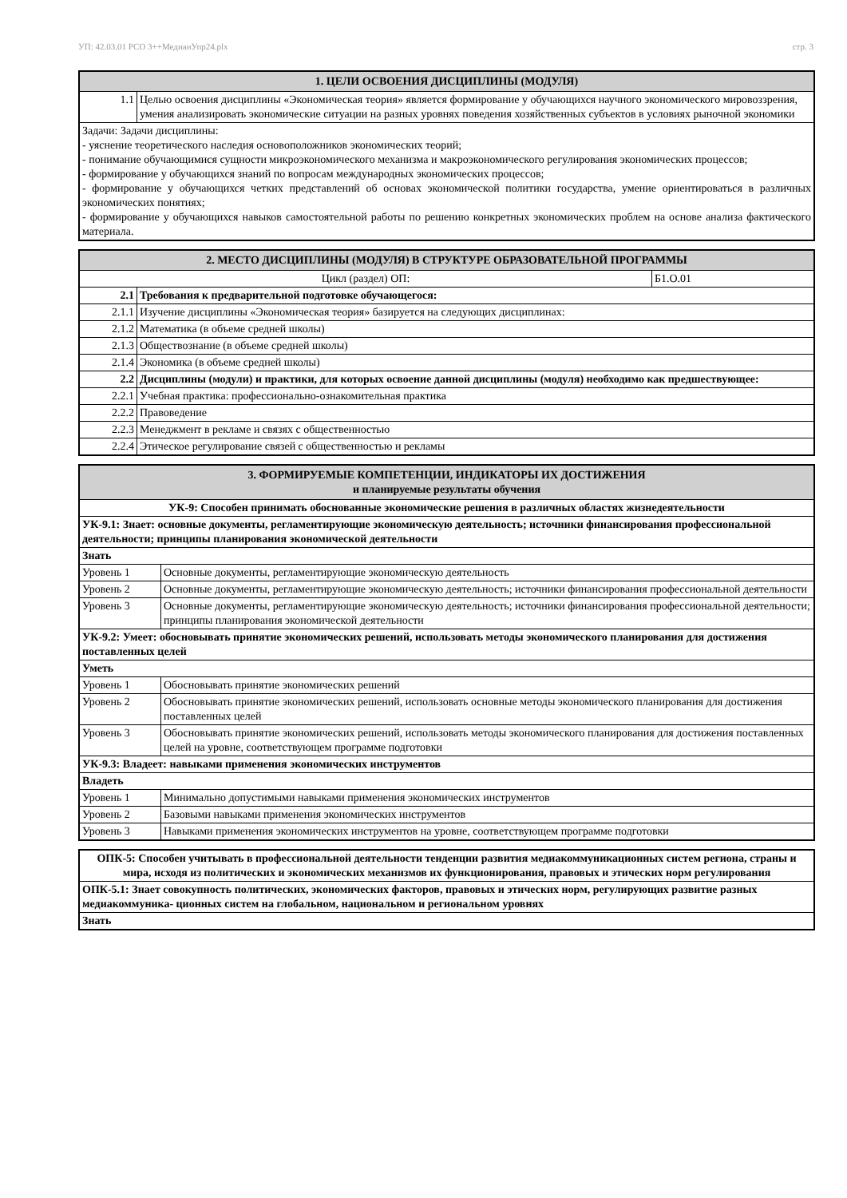УП: 42.03.01 РСО 3++МедиаиУпр24.plx стр. 3
| 1. ЦЕЛИ ОСВОЕНИЯ ДИСЦИПЛИНЫ (МОДУЛЯ) | |
| --- | --- |
| 1.1 | Целью освоения дисциплины «Экономическая теория» является формирование у обучающихся научного экономического мировоззрения, умения анализировать экономические ситуации на разных уровнях поведения хозяйственных субъектов в условиях рыночной экономики |
| Задачи: Задачи дисциплины: - уяснение теоретического наследия основоположников экономических теорий; - понимание обучающимися сущности микроэкономического механизма и макроэкономического регулирования экономических процессов; - формирование у обучающихся знаний по вопросам международных экономических процессов; - формирование у обучающихся четких представлений об основах экономической политики государства, умение ориентироваться в различных экономических понятиях; - формирование у обучающихся навыков самостоятельной работы по решению конкретных экономических проблем на основе анализа фактического материала. | |
| 2. МЕСТО ДИСЦИПЛИНЫ (МОДУЛЯ) В СТРУКТУРЕ ОБРАЗОВАТЕЛЬНОЙ ПРОГРАММЫ | | |
| --- | --- | --- |
| Цикл (раздел) ОП: | | Б1.О.01 |
| 2.1 | Требования к предварительной подготовке обучающегося: | |
| 2.1.1 | Изучение дисциплины «Экономическая теория» базируется на следующих дисциплинах: | |
| 2.1.2 | Математика (в объеме средней школы) | |
| 2.1.3 | Обществознание (в объеме средней школы) | |
| 2.1.4 | Экономика (в объеме средней школы) | |
| 2.2 | Дисциплины (модули) и практики, для которых освоение данной дисциплины (модуля) необходимо как предшествующее: | |
| 2.2.1 | Учебная практика: профессионально-ознакомительная практика | |
| 2.2.2 | Правоведение | |
| 2.2.3 | Менеджмент в рекламе и связях с общественностью | |
| 2.2.4 | Этическое регулирование связей с общественностью и рекламы | |
| 3. ФОРМИРУЕМЫЕ КОМПЕТЕНЦИИ, ИНДИКАТОРЫ ИХ ДОСТИЖЕНИЯ и планируемые результаты обучения | |
| --- | --- |
| УК-9: Способен принимать обоснованные экономические решения в различных областях жизнедеятельности | |
| УК-9.1: Знает: основные документы, регламентирующие экономическую деятельность; источники финансирования профессиональной деятельности; принципы планирования экономической деятельности | |
| Знать | |
| Уровень 1 | Основные документы, регламентирующие экономическую деятельность |
| Уровень 2 | Основные документы, регламентирующие экономическую деятельность; источники финансирования профессиональной деятельности |
| Уровень 3 | Основные документы, регламентирующие экономическую деятельность; источники финансирования профессиональной деятельности; принципы планирования экономической деятельности |
| УК-9.2: Умеет: обосновывать принятие экономических решений, использовать методы экономического планирования для достижения поставленных целей | |
| Уметь | |
| Уровень 1 | Обосновывать принятие экономических решений |
| Уровень 2 | Обосновывать принятие экономических решений, использовать основные методы экономического планирования для достижения поставленных целей |
| Уровень 3 | Обосновывать принятие экономических решений, использовать методы экономического планирования для достижения поставленных целей на уровне, соответствующем программе подготовки |
| УК-9.3: Владеет: навыками применения экономических инструментов | |
| Владеть | |
| Уровень 1 | Минимально допустимыми навыками применения экономических инструментов |
| Уровень 2 | Базовыми навыками применения экономических инструментов |
| Уровень 3 | Навыками применения экономических инструментов на уровне, соответствующем программе подготовки |
| ОПК-5: Способен учитывать в профессиональной деятельности тенденции развития медиакоммуникационных систем региона, страны и мира, исходя из политических и экономических механизмов их функционирования, правовых и этических норм регулирования |
| ОПК-5.1: Знает совокупность политических, экономических факторов, правовых и этических норм, регулирующих развитие разных медиакоммуника- ционных систем на глобальном, национальном и региональном уровнях |
| Знать |